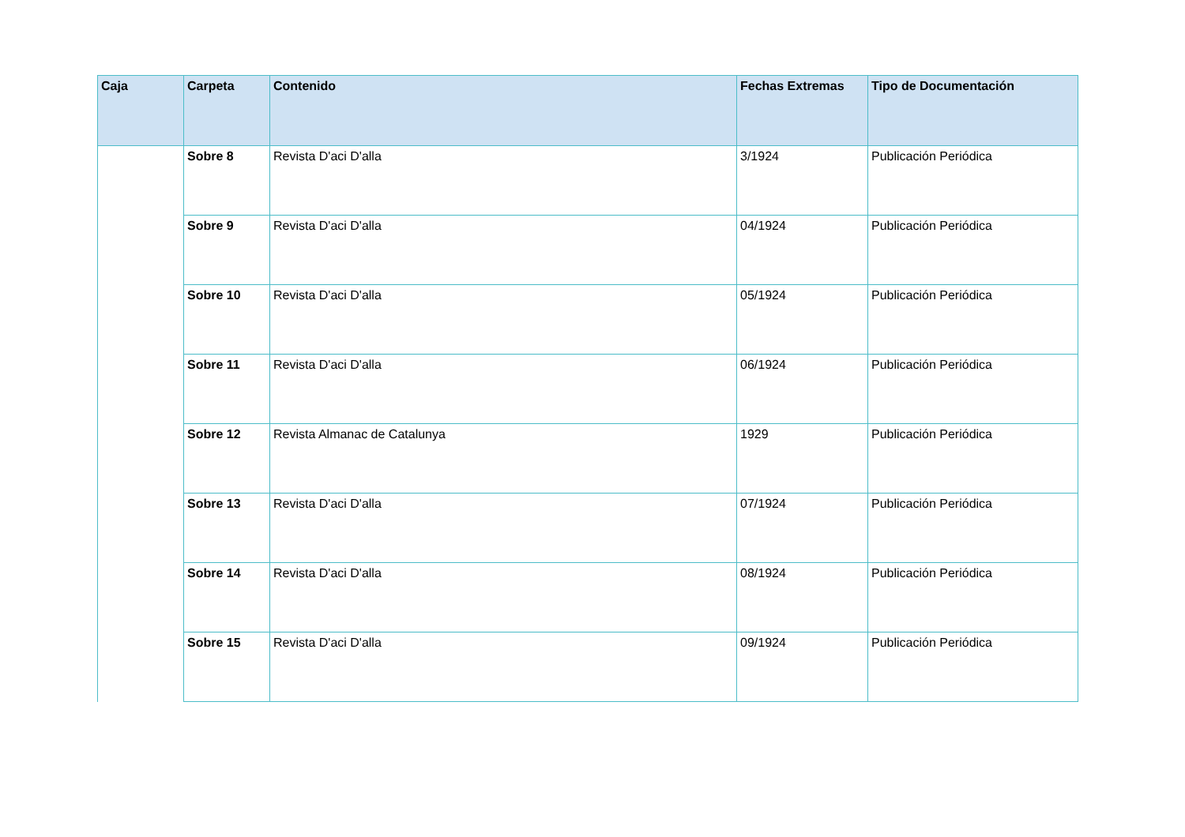| Caja | Carpeta | Contenido | Fechas Extremas | Tipo de Documentación |
| --- | --- | --- | --- | --- |
| | Sobre 8 | Revista D'aci D'alla | 3/1924 | Publicación Periódica |
| | Sobre 9 | Revista D'aci D'alla | 04/1924 | Publicación Periódica |
| | Sobre 10 | Revista D'aci D'alla | 05/1924 | Publicación Periódica |
| | Sobre 11 | Revista D'aci D'alla | 06/1924 | Publicación Periódica |
| | Sobre 12 | Revista Almanac de Catalunya | 1929 | Publicación Periódica |
| | Sobre 13 | Revista D'aci D'alla | 07/1924 | Publicación Periódica |
| | Sobre 14 | Revista D'aci D'alla | 08/1924 | Publicación Periódica |
| | Sobre 15 | Revista D'aci D'alla | 09/1924 | Publicación Periódica |